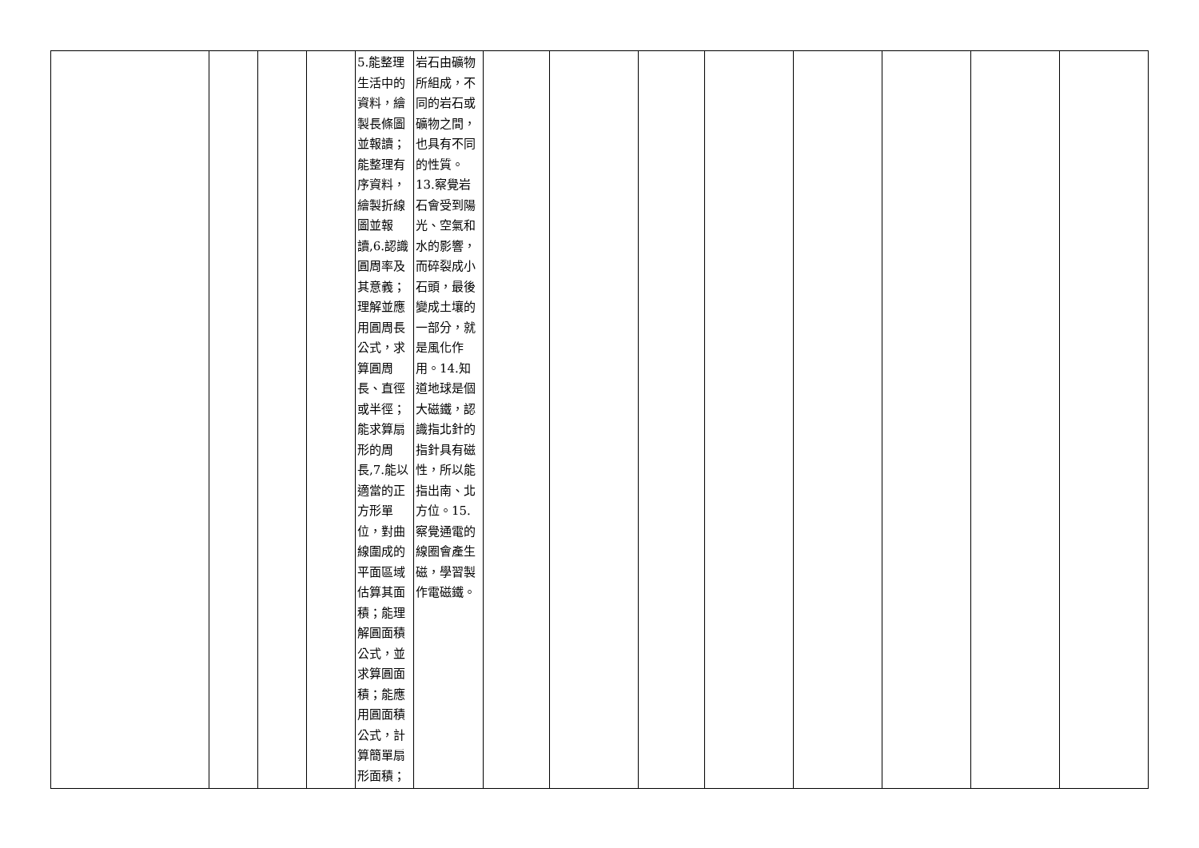| | | | | 5.能整理生活中的資料，繪製長條圖並報讀；能整理有序資料，繪製折線圖並報讀,6.認識圓周率及其意義；理解並應用圓周長公式，求算圓周長、直徑或半徑；能求算扇形的周長,7.能以適當的正方形單位，對曲線圍成的平面區域估算其面積；能理解圓面積公式，並求算圓面積；能應用圓面積公式，計算簡單扇形面積； | 岩石由礦物所組成，不同的岩石或礦物之間，也具有不同的性質。13.察覺岩石會受到陽光、空氣和水的影響，而碎裂成小石頭，最後變成土壤的一部分，就是風化作用。14.知道地球是個大磁鐵，認識指北針的指針具有磁性，所以能指出南、北方位。15.察覺通電的線圈會產生磁，學習製作電磁鐵。 | | | | | | | | |